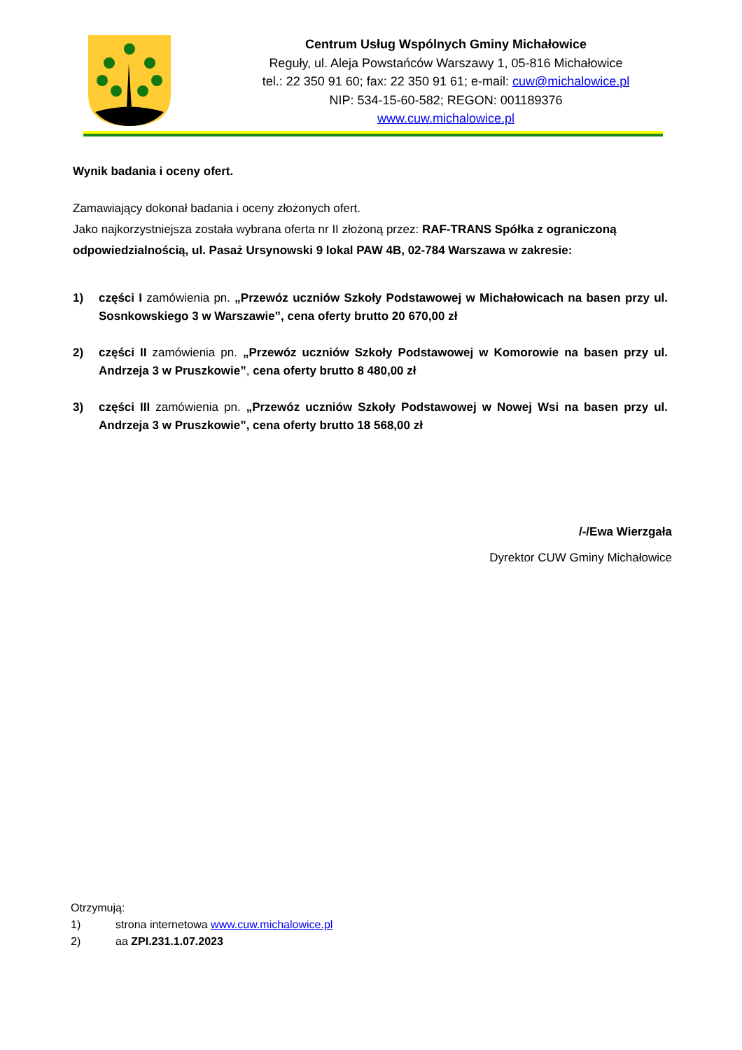Centrum Usług Wspólnych Gminy Michałowice
Reguły, ul. Aleja Powstańców Warszawy 1, 05-816 Michałowice
tel.: 22 350 91 60; fax: 22 350 91 61; e-mail: cuw@michalowice.pl
NIP: 534-15-60-582; REGON: 001189376
www.cuw.michalowice.pl
Wynik badania i oceny ofert.
Zamawiający dokonał badania i oceny złożonych ofert.
Jako najkorzystniejsza została wybrana oferta nr II złożoną przez: RAF-TRANS Spółka z ograniczoną odpowiedzialnością, ul. Pasaż Ursynowski 9 lokal PAW 4B, 02-784 Warszawa w zakresie:
1) części I zamówienia pn. „Przewóz uczniów Szkoły Podstawowej w Michałowicach na basen przy ul. Sosnkowskiego 3 w Warszawie”, cena oferty brutto 20 670,00 zł
2) części II zamówienia pn. „Przewóz uczniów Szkoły Podstawowej w Komorowie na basen przy ul. Andrzeja 3 w Pruszkowie”, cena oferty brutto 8 480,00 zł
3) części III zamówienia pn. „Przewóz uczniów Szkoły Podstawowej w Nowej Wsi na basen przy ul. Andrzeja 3 w Pruszkowie”, cena oferty brutto 18 568,00 zł
/-/Ewa Wierzgała
Dyrektor CUW Gminy Michałowice
Otrzymują:
1) strona internetowa www.cuw.michalowice.pl
2) aa ZPI.231.1.07.2023